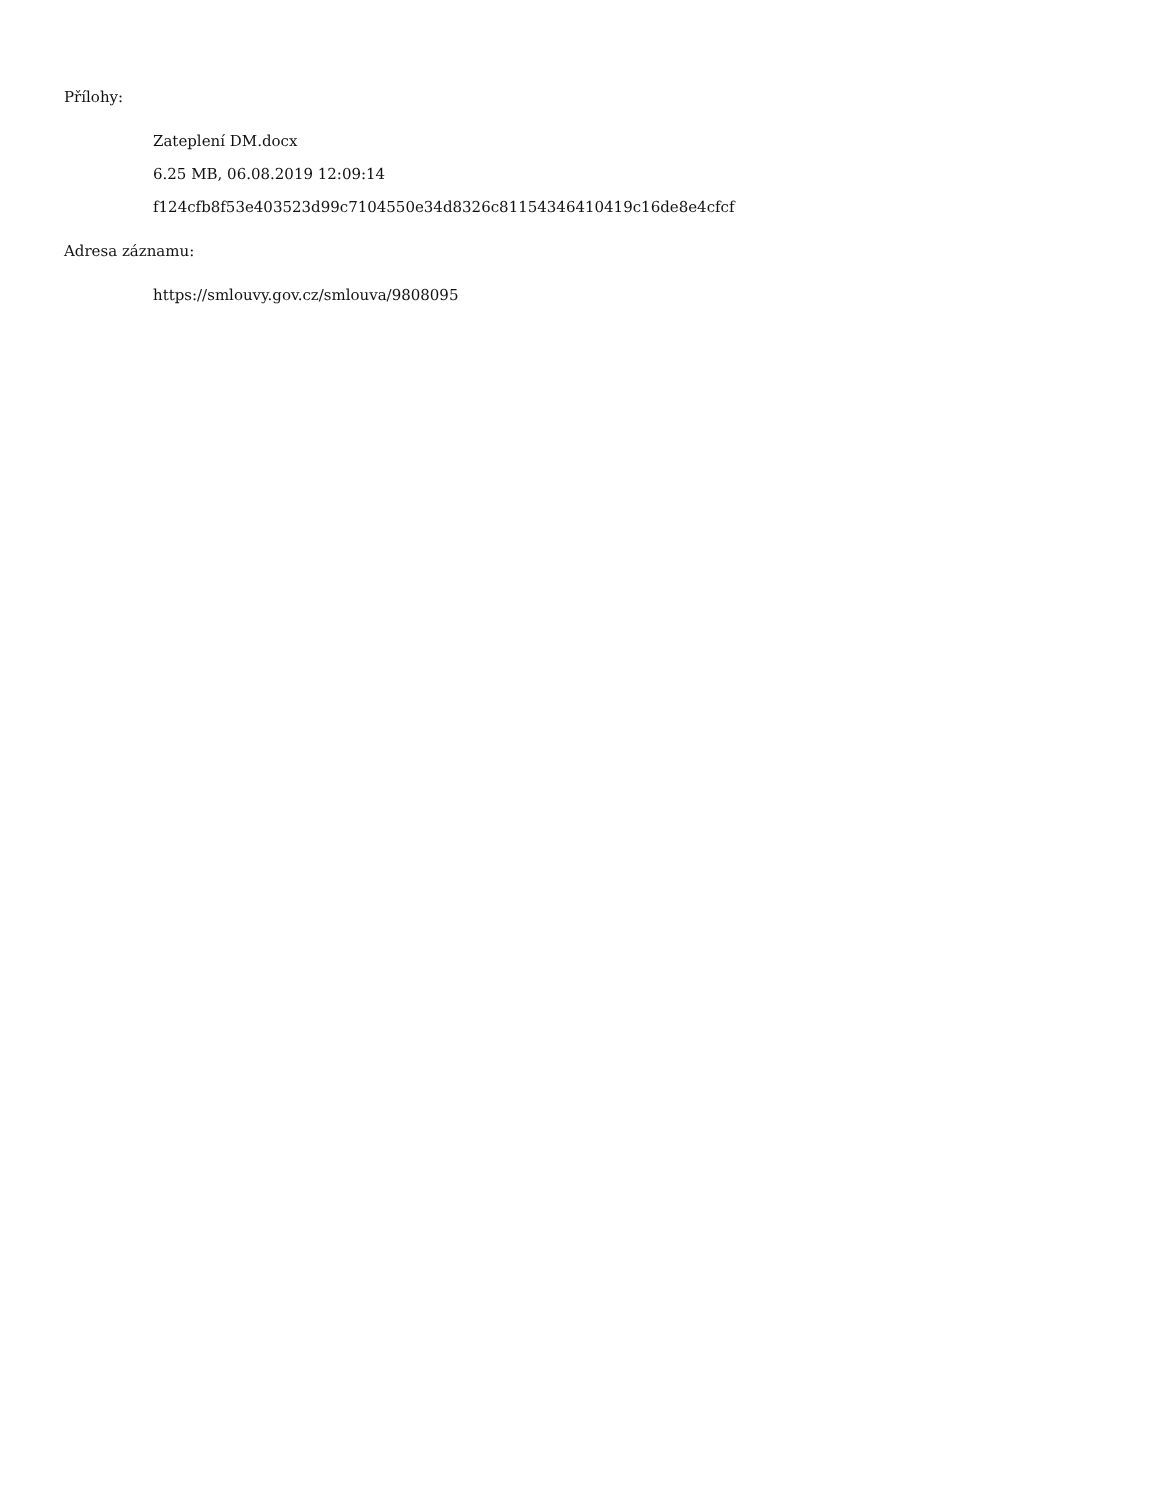Přílohy:
Zateplení DM.docx
6.25 MB, 06.08.2019 12:09:14
f124cfb8f53e403523d99c7104550e34d8326c81154346410419c16de8e4cfcf
Adresa záznamu:
https://smlouvy.gov.cz/smlouva/9808095